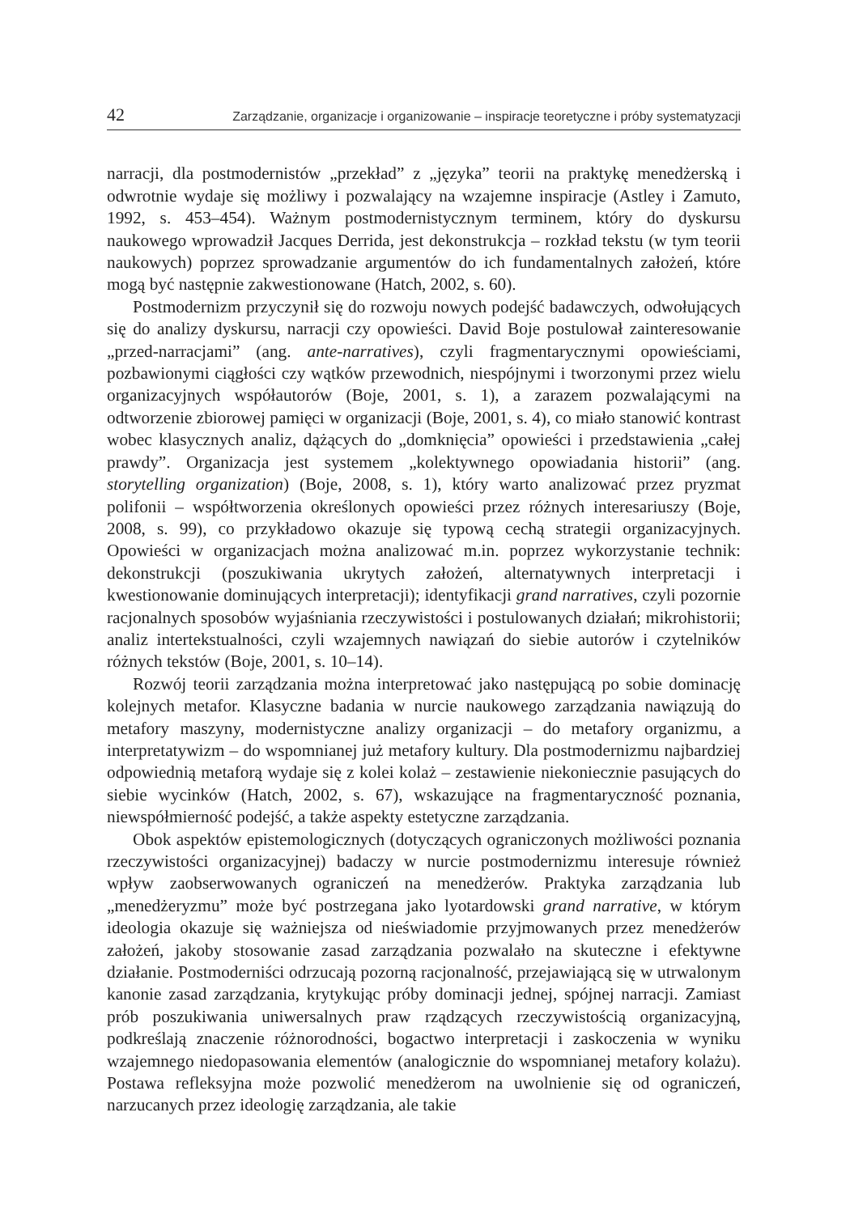42 Zarządzanie, organizacje i organizowanie – inspiracje teoretyczne i próby systematyzacji
narracji, dla postmodernistów „przekład” z „języka” teorii na praktykę menedżerską i odwrotnie wydaje się możliwy i pozwalający na wzajemne inspiracje (Astley i Zamuto, 1992, s. 453–454). Ważnym postmodernistycznym terminem, który do dyskursu naukowego wprowadził Jacques Derrida, jest dekonstrukcja – rozkład tekstu (w tym teorii naukowych) poprzez sprowadzanie argumentów do ich fundamentalnych założeń, które mogą być następnie zakwestionowane (Hatch, 2002, s. 60).
Postmodernizm przyczynił się do rozwoju nowych podejść badawczych, odwołujących się do analizy dyskursu, narracji czy opowieści. David Boje postulował zainteresowanie „przed-narracjami” (ang. ante-narratives), czyli fragmentarycznymi opowieściami, pozbawionymi ciągłości czy wątków przewodnich, niespójnymi i tworzonymi przez wielu organizacyjnych współautorów (Boje, 2001, s. 1), a zarazem pozwalającymi na odtworzenie zbiorowej pamięci w organizacji (Boje, 2001, s. 4), co miało stanowić kontrast wobec klasycznych analiz, dążących do „domknięcia” opowieści i przedstawienia „całej prawdy”. Organizacja jest systemem „kolektywnego opowiadania historii” (ang. storytelling organization) (Boje, 2008, s. 1), który warto analizować przez pryzmat polifonii – współtworzenia określonych opowieści przez różnych interesariuszy (Boje, 2008, s. 99), co przykładowo okazuje się typową cechą strategii organizacyjnych. Opowieści w organizacjach można analizować m.in. poprzez wykorzystanie technik: dekonstrukcji (poszukiwania ukrytych założeń, alternatywnych interpretacji i kwestionowanie dominujących interpretacji); identyfikacji grand narratives, czyli pozornie racjonalnych sposobów wyjaśniania rzeczywistości i postulowanych działań; mikrohistorii; analiz intertekstualności, czyli wzajemnych nawiązań do siebie autorów i czytelników różnych tekstów (Boje, 2001, s. 10–14).
Rozwój teorii zarządzania można interpretować jako następującą po sobie dominację kolejnych metafor. Klasyczne badania w nurcie naukowego zarządzania nawiązują do metafory maszyny, modernistyczne analizy organizacji – do metafory organizmu, a interpretatywizm – do wspomnianej już metafory kultury. Dla postmodernizmu najbardziej odpowiednią metaforą wydaje się z kolei kolaż – zestawienie niekoniecznie pasujących do siebie wycinków (Hatch, 2002, s. 67), wskazujące na fragmentaryczność poznania, niewspółmierność podejść, a także aspekty estetyczne zarządzania.
Obok aspektów epistemologicznych (dotyczących ograniczonych możliwości poznania rzeczywistości organizacyjnej) badaczy w nurcie postmodernizmu interesuje również wpływ zaobserwowanych ograniczeń na menedżerów. Praktyka zarządzania lub „menedżeryzmu” może być postrzegana jako lyotardowski grand narrative, w którym ideologia okazuje się ważniejsza od nieświadomie przyjmowanych przez menedżerów założeń, jakoby stosowanie zasad zarządzania pozwalało na skuteczne i efektywne działanie. Postmoderniści odrzucają pozorną racjonalność, przejawiającą się w utrwalonym kanonie zasad zarządzania, krytykując próby dominacji jednej, spójnej narracji. Zamiast prób poszukiwania uniwersalnych praw rządzących rzeczywistością organizacyjną, podkreślają znaczenie różnorodności, bogactwo interpretacji i zaskoczenia w wyniku wzajemnego niedopasowania elementów (analogicznie do wspomnianej metafory kolażu). Postawa refleksyjna może pozwolić menedżerom na uwolnienie się od ograniczeń, narzucanych przez ideologię zarządzania, ale takie